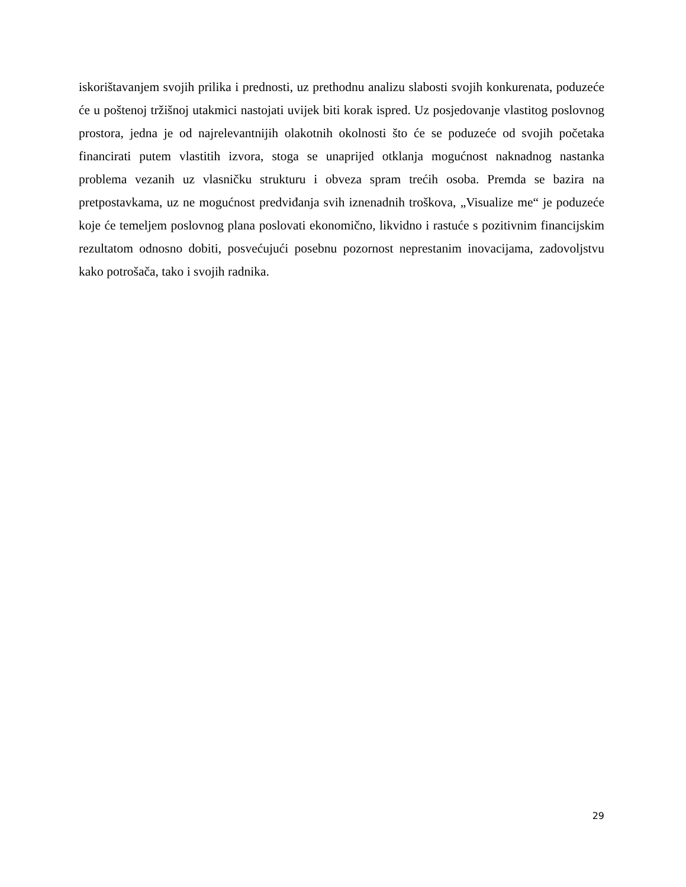iskorištavanjem svojih prilika i prednosti, uz prethodnu analizu slabosti svojih konkurenata, poduzeće će u poštenoj tržišnoj utakmici nastojati uvijek biti korak ispred. Uz posjedovanje vlastitog poslovnog prostora, jedna je od najrelevantnijih olakotnih okolnosti što će se poduzeće od svojih početaka financirati putem vlastitih izvora, stoga se unaprijed otklanja mogućnost naknadnog nastanka problema vezanih uz vlasničku strukturu i obveza spram trećih osoba. Premda se bazira na pretpostavkama, uz ne mogućnost predviđanja svih iznenadnih troškova, „Visualize me“ je poduzeće koje će temeljem poslovnog plana poslovati ekonomično, likvidno i rastuće s pozitivnim financijskim rezultatom odnosno dobiti, posvećujući posebnu pozornost neprestanim inovacijama, zadovoljstvu kako potrošača, tako i svojih radnika.
29